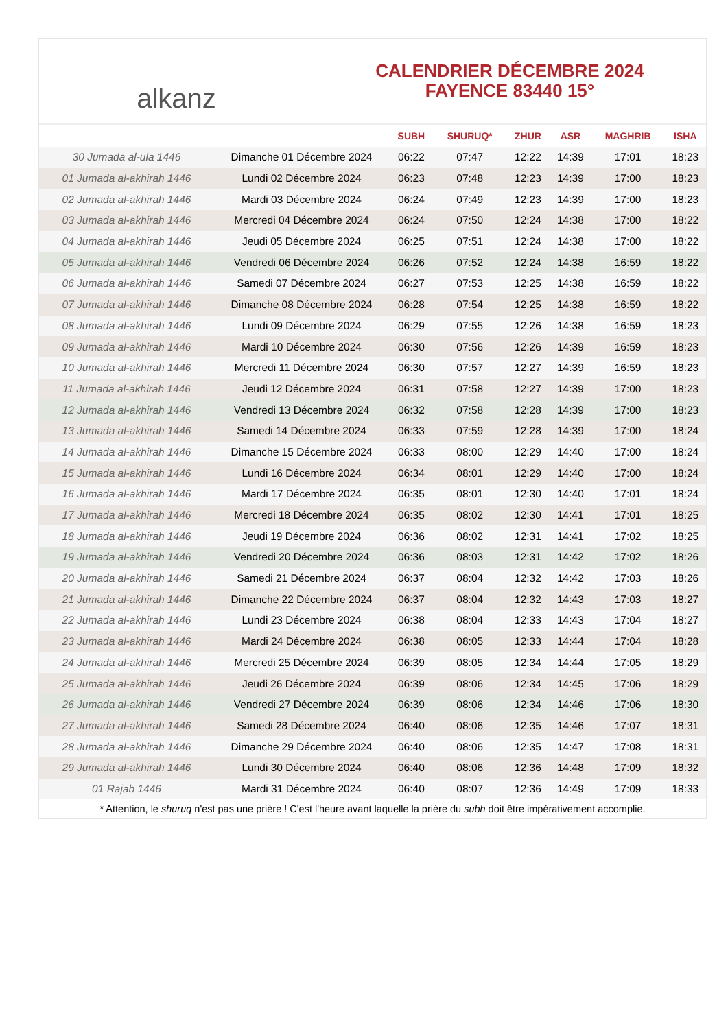alkanz
CALENDRIER DÉCEMBRE 2024
FAYENCE 83440 15°
| | | SUBH | SHURUQ* | ZHUR | ASR | MAGHRIB | ISHA |
| --- | --- | --- | --- | --- | --- | --- | --- |
| 30 Jumada al-ula 1446 | Dimanche 01 Décembre 2024 | 06:22 | 07:47 | 12:22 | 14:39 | 17:01 | 18:23 |
| 01 Jumada al-akhirah 1446 | Lundi 02 Décembre 2024 | 06:23 | 07:48 | 12:23 | 14:39 | 17:00 | 18:23 |
| 02 Jumada al-akhirah 1446 | Mardi 03 Décembre 2024 | 06:24 | 07:49 | 12:23 | 14:39 | 17:00 | 18:23 |
| 03 Jumada al-akhirah 1446 | Mercredi 04 Décembre 2024 | 06:24 | 07:50 | 12:24 | 14:38 | 17:00 | 18:22 |
| 04 Jumada al-akhirah 1446 | Jeudi 05 Décembre 2024 | 06:25 | 07:51 | 12:24 | 14:38 | 17:00 | 18:22 |
| 05 Jumada al-akhirah 1446 | Vendredi 06 Décembre 2024 | 06:26 | 07:52 | 12:24 | 14:38 | 16:59 | 18:22 |
| 06 Jumada al-akhirah 1446 | Samedi 07 Décembre 2024 | 06:27 | 07:53 | 12:25 | 14:38 | 16:59 | 18:22 |
| 07 Jumada al-akhirah 1446 | Dimanche 08 Décembre 2024 | 06:28 | 07:54 | 12:25 | 14:38 | 16:59 | 18:22 |
| 08 Jumada al-akhirah 1446 | Lundi 09 Décembre 2024 | 06:29 | 07:55 | 12:26 | 14:38 | 16:59 | 18:23 |
| 09 Jumada al-akhirah 1446 | Mardi 10 Décembre 2024 | 06:30 | 07:56 | 12:26 | 14:39 | 16:59 | 18:23 |
| 10 Jumada al-akhirah 1446 | Mercredi 11 Décembre 2024 | 06:30 | 07:57 | 12:27 | 14:39 | 16:59 | 18:23 |
| 11 Jumada al-akhirah 1446 | Jeudi 12 Décembre 2024 | 06:31 | 07:58 | 12:27 | 14:39 | 17:00 | 18:23 |
| 12 Jumada al-akhirah 1446 | Vendredi 13 Décembre 2024 | 06:32 | 07:58 | 12:28 | 14:39 | 17:00 | 18:23 |
| 13 Jumada al-akhirah 1446 | Samedi 14 Décembre 2024 | 06:33 | 07:59 | 12:28 | 14:39 | 17:00 | 18:24 |
| 14 Jumada al-akhirah 1446 | Dimanche 15 Décembre 2024 | 06:33 | 08:00 | 12:29 | 14:40 | 17:00 | 18:24 |
| 15 Jumada al-akhirah 1446 | Lundi 16 Décembre 2024 | 06:34 | 08:01 | 12:29 | 14:40 | 17:00 | 18:24 |
| 16 Jumada al-akhirah 1446 | Mardi 17 Décembre 2024 | 06:35 | 08:01 | 12:30 | 14:40 | 17:01 | 18:24 |
| 17 Jumada al-akhirah 1446 | Mercredi 18 Décembre 2024 | 06:35 | 08:02 | 12:30 | 14:41 | 17:01 | 18:25 |
| 18 Jumada al-akhirah 1446 | Jeudi 19 Décembre 2024 | 06:36 | 08:02 | 12:31 | 14:41 | 17:02 | 18:25 |
| 19 Jumada al-akhirah 1446 | Vendredi 20 Décembre 2024 | 06:36 | 08:03 | 12:31 | 14:42 | 17:02 | 18:26 |
| 20 Jumada al-akhirah 1446 | Samedi 21 Décembre 2024 | 06:37 | 08:04 | 12:32 | 14:42 | 17:03 | 18:26 |
| 21 Jumada al-akhirah 1446 | Dimanche 22 Décembre 2024 | 06:37 | 08:04 | 12:32 | 14:43 | 17:03 | 18:27 |
| 22 Jumada al-akhirah 1446 | Lundi 23 Décembre 2024 | 06:38 | 08:04 | 12:33 | 14:43 | 17:04 | 18:27 |
| 23 Jumada al-akhirah 1446 | Mardi 24 Décembre 2024 | 06:38 | 08:05 | 12:33 | 14:44 | 17:04 | 18:28 |
| 24 Jumada al-akhirah 1446 | Mercredi 25 Décembre 2024 | 06:39 | 08:05 | 12:34 | 14:44 | 17:05 | 18:29 |
| 25 Jumada al-akhirah 1446 | Jeudi 26 Décembre 2024 | 06:39 | 08:06 | 12:34 | 14:45 | 17:06 | 18:29 |
| 26 Jumada al-akhirah 1446 | Vendredi 27 Décembre 2024 | 06:39 | 08:06 | 12:34 | 14:46 | 17:06 | 18:30 |
| 27 Jumada al-akhirah 1446 | Samedi 28 Décembre 2024 | 06:40 | 08:06 | 12:35 | 14:46 | 17:07 | 18:31 |
| 28 Jumada al-akhirah 1446 | Dimanche 29 Décembre 2024 | 06:40 | 08:06 | 12:35 | 14:47 | 17:08 | 18:31 |
| 29 Jumada al-akhirah 1446 | Lundi 30 Décembre 2024 | 06:40 | 08:06 | 12:36 | 14:48 | 17:09 | 18:32 |
| 01 Rajab 1446 | Mardi 31 Décembre 2024 | 06:40 | 08:07 | 12:36 | 14:49 | 17:09 | 18:33 |
* Attention, le shuruq n'est pas une prière ! C'est l'heure avant laquelle la prière du subh doit être impérativement accomplie.